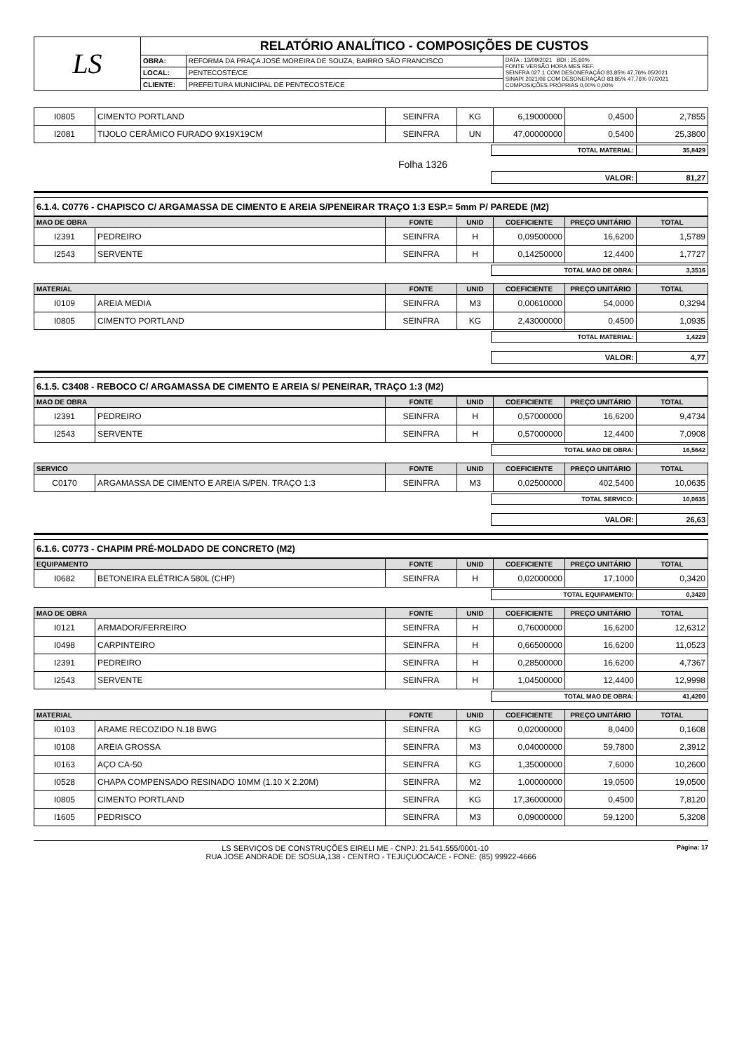| LS | RELATÓRIO ANALÍTICO - COMPOSIÇÕES DE CUSTOS | | |
| | OBRA: | REFORMA DA PRAÇA JOSÉ MOREIRA DE SOUZA, BAIRRO SÃO FRANCISCO | DATA : 13/09/2021 BDI : 25,60% FONTE VERSÃO HORA MES REF. SEINFRA 027.1 COM DESONERAÇÃO 83,85% 47,76% 05/2021 SINAPI 2021/06 COM DESONERAÇÃO 83,85% 47,76% 07/2021 COMPOSIÇÕES PRÓPRIAS 0,00% 0,00% |
| | LOCAL: | PENTECOSTE/CE | |
| | CLIENTE: | PREFEITURA MUNICIPAL DE PENTECOSTE/CE | |
| I0805 | CIMENTO PORTLAND | SEINFRA | KG | 6,19000000 | 0,4500 | 2,7855 |
| I2081 | TIJOLO CERÂMICO FURADO 9X19X19CM | SEINFRA | UN | 47,00000000 | 0,5400 | 25,3800 |
| TOTAL MATERIAL: | 35,8429 |
Folha 1326
| VALOR: | 81,27 |
6.1.4. C0776 - CHAPISCO C/ ARGAMASSA DE CIMENTO E AREIA S/PENEIRAR TRAÇO 1:3 ESP.= 5mm P/ PAREDE (M2)
| MAO DE OBRA | | FONTE | UNID | COEFICIENTE | PREÇO UNITÁRIO | TOTAL |
| --- | --- | --- | --- | --- | --- | --- |
| I2391 | PEDREIRO | SEINFRA | H | 0,09500000 | 16,6200 | 1,5789 |
| I2543 | SERVENTE | SEINFRA | H | 0,14250000 | 12,4400 | 1,7727 |
| TOTAL MAO DE OBRA: | 3,3516 |
| MATERIAL | | FONTE | UNID | COEFICIENTE | PREÇO UNITÁRIO | TOTAL |
| --- | --- | --- | --- | --- | --- | --- |
| I0109 | AREIA MEDIA | SEINFRA | M3 | 0,00610000 | 54,0000 | 0,3294 |
| I0805 | CIMENTO PORTLAND | SEINFRA | KG | 2,43000000 | 0,4500 | 1,0935 |
| TOTAL MATERIAL: | 1,4229 |
| VALOR: | 4,77 |
6.1.5. C3408 - REBOCO C/ ARGAMASSA DE CIMENTO E AREIA S/ PENEIRAR, TRAÇO 1:3 (M2)
| MAO DE OBRA | | FONTE | UNID | COEFICIENTE | PREÇO UNITÁRIO | TOTAL |
| --- | --- | --- | --- | --- | --- | --- |
| I2391 | PEDREIRO | SEINFRA | H | 0,57000000 | 16,6200 | 9,4734 |
| I2543 | SERVENTE | SEINFRA | H | 0,57000000 | 12,4400 | 7,0908 |
| TOTAL MAO DE OBRA: | 16,5642 |
| SERVICO | | FONTE | UNID | COEFICIENTE | PREÇO UNITÁRIO | TOTAL |
| --- | --- | --- | --- | --- | --- | --- |
| C0170 | ARGAMASSA DE CIMENTO E AREIA S/PEN. TRAÇO 1:3 | SEINFRA | M3 | 0,02500000 | 402,5400 | 10,0635 |
| TOTAL SERVICO: | 10,0635 |
| VALOR: | 26,63 |
6.1.6. C0773 - CHAPIM PRÉ-MOLDADO DE CONCRETO (M2)
| EQUIPAMENTO | | FONTE | UNID | COEFICIENTE | PREÇO UNITÁRIO | TOTAL |
| --- | --- | --- | --- | --- | --- | --- |
| I0682 | BETONEIRA ELÉTRICA 580L (CHP) | SEINFRA | H | 0,02000000 | 17,1000 | 0,3420 |
| TOTAL EQUIPAMENTO: | 0,3420 |
| MAO DE OBRA | | FONTE | UNID | COEFICIENTE | PREÇO UNITÁRIO | TOTAL |
| --- | --- | --- | --- | --- | --- | --- |
| I0121 | ARMADOR/FERREIRO | SEINFRA | H | 0,76000000 | 16,6200 | 12,6312 |
| I0498 | CARPINTEIRO | SEINFRA | H | 0,66500000 | 16,6200 | 11,0523 |
| I2391 | PEDREIRO | SEINFRA | H | 0,28500000 | 16,6200 | 4,7367 |
| I2543 | SERVENTE | SEINFRA | H | 1,04500000 | 12,4400 | 12,9998 |
| TOTAL MAO DE OBRA: | 41,4200 |
| MATERIAL | | FONTE | UNID | COEFICIENTE | PREÇO UNITÁRIO | TOTAL |
| --- | --- | --- | --- | --- | --- | --- |
| I0103 | ARAME RECOZIDO N.18 BWG | SEINFRA | KG | 0,02000000 | 8,0400 | 0,1608 |
| I0108 | AREIA GROSSA | SEINFRA | M3 | 0,04000000 | 59,7800 | 2,3912 |
| I0163 | AÇO CA-50 | SEINFRA | KG | 1,35000000 | 7,6000 | 10,2600 |
| I0528 | CHAPA COMPENSADO RESINADO 10MM (1.10 X 2.20M) | SEINFRA | M2 | 1,00000000 | 19,0500 | 19,0500 |
| I0805 | CIMENTO PORTLAND | SEINFRA | KG | 17,36000000 | 0,4500 | 7,8120 |
| I1605 | PEDRISCO | SEINFRA | M3 | 0,09000000 | 59,1200 | 5,3208 |
LS SERVIÇOS DE CONSTRUÇÕES EIRELI ME - CNPJ: 21.541.555/0001-10 Página: 17
RUA JOSE ANDRADE DE SOSUA,138 - CENTRO - TEJUÇUOCA/CE - FONE: (85) 99922-4666